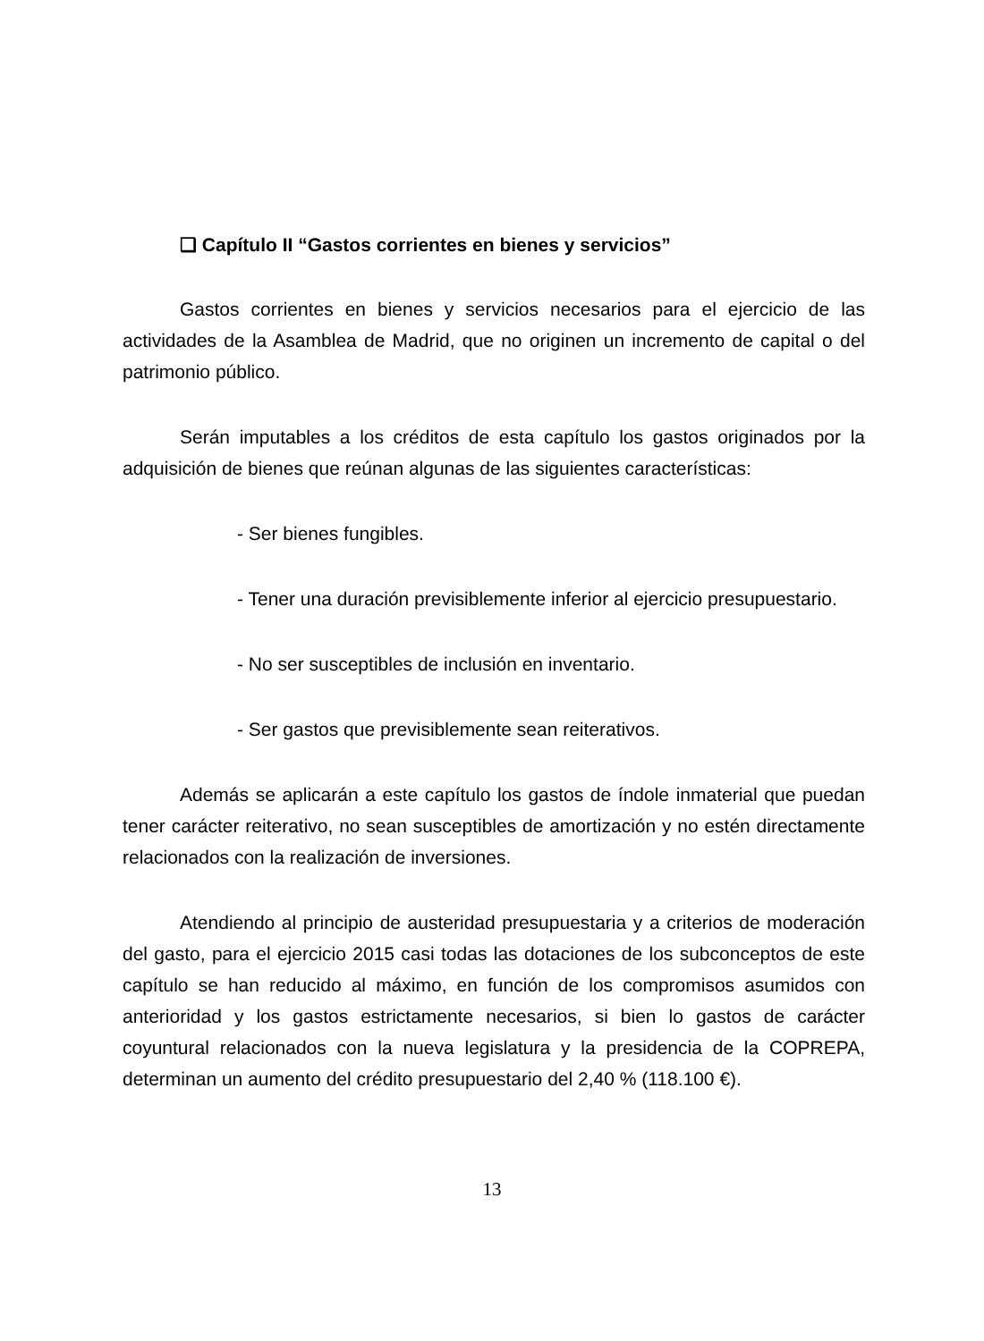❑ Capítulo II “Gastos corrientes en bienes y servicios”
Gastos corrientes en bienes y servicios necesarios para el ejercicio de las actividades de la Asamblea de Madrid, que no originen un incremento de capital o del patrimonio público.
Serán imputables a los créditos de esta capítulo los gastos originados por la adquisición de bienes que reúnan algunas de las siguientes características:
- Ser bienes fungibles.
- Tener una duración previsiblemente inferior al ejercicio presupuestario.
- No ser susceptibles de inclusión en inventario.
- Ser gastos que previsiblemente sean reiterativos.
Además se aplicarán a este capítulo los gastos de índole inmaterial que puedan tener carácter reiterativo, no sean susceptibles de amortización y no estén directamente relacionados con la realización de inversiones.
Atendiendo al principio de austeridad presupuestaria y a criterios de moderación del gasto, para el ejercicio 2015 casi todas las dotaciones de los subconceptos de este capítulo se han reducido al máximo, en función de los compromisos asumidos con anterioridad y los gastos estrictamente necesarios, si bien lo gastos de carácter coyuntural relacionados con la nueva legislatura y la presidencia de la COPREPA, determinan un aumento del crédito presupuestario del 2,40 % (118.100 €).
13